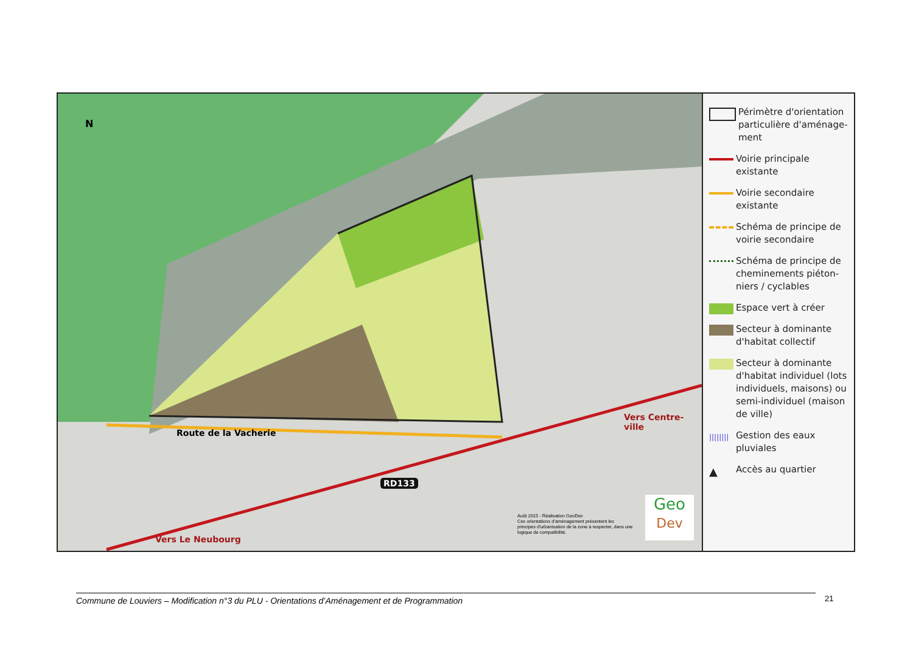N
Route de la Vacherie
Vers Centre-ville
Vers Le Neubourg
RD133
Août 2015 - Réalisation GeoDev
Ces orientations d'aménagement présentent les principes d'urbanisation de la zone à respecter, dans une logique de compatibilité.
Geo
Dev
Périmètre d'orientation particulière d'aménage-ment
Voirie principale existante
Voirie secondaire existante
Schéma de principe de voirie secondaire
Schéma de principe de cheminements piéton-niers / cyclables
Espace vert à créer
Secteur à dominante d'habitat collectif
Secteur à dominante d'habitat individuel (lots individuels, maisons) ou semi-individuel (maison de ville)
||||||||
Gestion des eaux pluviales
▲
Accès au quartier
Commune de Louviers – Modification n°3 du PLU - Orientations d’Aménagement et de Programmation 21